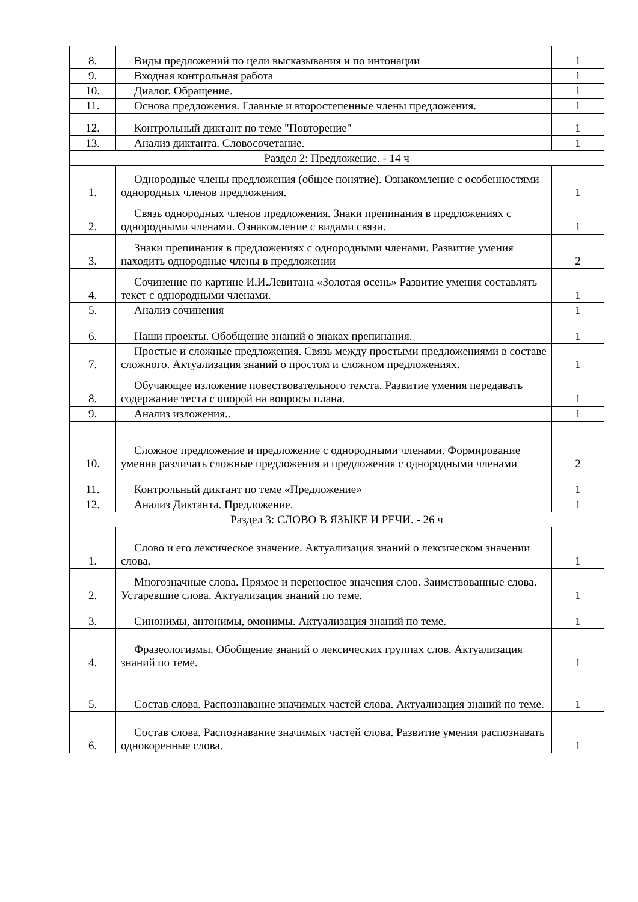| 8. | Виды предложений по цели высказывания и по интонации | 1 |
| 9. | Входная контрольная работа | 1 |
| 10. | Диалог. Обращение. | 1 |
| 11. | Основа предложения. Главные и второстепенные члены предложения. | 1 |
| 12. | Контрольный диктант по теме "Повторение" | 1 |
| 13. | Анализ диктанта. Словосочетание. | 1 |
| Раздел 2: Предложение. - 14 ч | | |
| 1. | Однородные члены предложения (общее понятие). Ознакомление с особенностями однородных членов предложения. | 1 |
| 2. | Связь однородных членов предложения. Знаки препинания в предложениях с однородными членами. Ознакомление с видами связи. | 1 |
| 3. | Знаки препинания в предложениях с однородными членами. Развитие умения находить однородные члены в предложении | 2 |
| 4. | Сочинение по картине И.И.Левитана «Золотая осень» Развитие умения составлять текст с однородными членами. | 1 |
| 5. | Анализ сочинения | 1 |
| 6. | Наши проекты. Обобщение знаний о знаках препинания. | 1 |
| 7. | Простые и сложные предложения. Связь между простыми предложениями в составе сложного. Актуализация знаний о простом и сложном предложениях. | 1 |
| 8. | Обучающее изложение повествовательного текста. Развитие умения передавать содержание теста с опорой на вопросы плана. | 1 |
| 9. | Анализ изложения.. | 1 |
| 10. | Сложное предложение и предложение с однородными членами. Формирование умения различать сложные предложения и предложения с однородными членами | 2 |
| 11. | Контрольный диктант по теме «Предложение» | 1 |
| 12. | Анализ Диктанта. Предложение. | 1 |
| Раздел 3: СЛОВО В ЯЗЫКЕ И РЕЧИ. - 26 ч | | |
| 1. | Слово и его лексическое значение. Актуализация знаний о лексическом значении слова. | 1 |
| 2. | Многозначные слова. Прямое и переносное значения слов. Заимствованные слова. Устаревшие слова. Актуализация знаний по теме. | 1 |
| 3. | Синонимы, антонимы, омонимы. Актуализация знаний по теме. | 1 |
| 4. | Фразеологизмы. Обобщение знаний о лексических группах слов. Актуализация знаний по теме. | 1 |
| 5. | Состав слова. Распознавание значимых частей слова. Актуализация знаний по теме. | 1 |
| 6. | Состав слова. Распознавание значимых частей слова. Развитие умения распознавать однокоренные слова. | 1 |